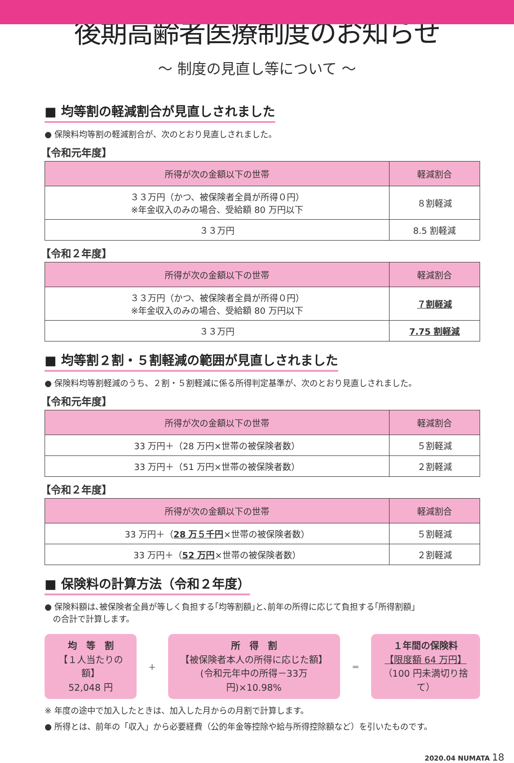後期高齢者医療制度のお知らせ
～ 制度の見直し等について ～
■ 均等割の軽減割合が見直しされました
● 保険料均等割の軽減割合が、次のとおり見直しされました。
【令和元年度】
| 所得が次の金額以下の世帯 | 軽減割合 |
| --- | --- |
| ３３万円（かつ、被保険者全員が所得０円） ※年金収入のみの場合、受給額 80 万円以下 | ８割軽減 |
| ３３万円 | 8.5 割軽減 |
【令和２年度】
| 所得が次の金額以下の世帯 | 軽減割合 |
| --- | --- |
| ３３万円（かつ、被保険者全員が所得０円） ※年金収入のみの場合、受給額 80 万円以下 | ７割軽減 |
| ３３万円 | 7.75 割軽減 |
■ 均等割２割・５割軽減の範囲が見直しされました
● 保険料均等割軽減のうち、２割・５割軽減に係る所得判定基準が、次のとおり見直しされました。
【令和元年度】
| 所得が次の金額以下の世帯 | 軽減割合 |
| --- | --- |
| 33 万円＋（28 万円×世帯の被保険者数） | ５割軽減 |
| 33 万円＋（51 万円×世帯の被保険者数） | ２割軽減 |
【令和２年度】
| 所得が次の金額以下の世帯 | 軽減割合 |
| --- | --- |
| 33 万円＋（ 28 万５千円 ×世帯の被保険者数） | ５割軽減 |
| 33 万円＋（ 52 万円 ×世帯の被保険者数） | ２割軽減 |
■ 保険料の計算方法（令和２年度）
● 保険料額は､被保険者全員が等しく負担する｢均等割額｣と､前年の所得に応じて負担する｢所得割額｣
　の合計で計算します。
均　等　割
【１人当たりの額】
52,048 円
＋
所　得　割
【被保険者本人の所得に応じた額】
(令和元年中の所得－33万円)×10.98%
＝
１年間の保険料
【限度額 64 万円】
（100 円未満切り捨て）
※ 年度の途中で加入したときは、加入した月からの月割で計算します。
● 所得とは、前年の「収入」から必要経費（公的年金等控除や給与所得控除額など）を引いたものです。
2020.04 NUMATA 18